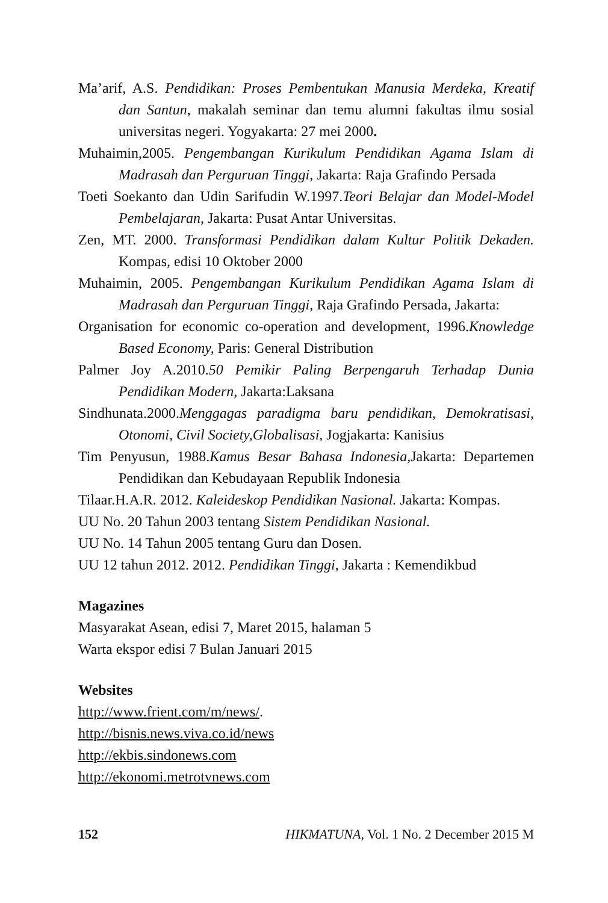Ma’arif, A.S. Pendidikan: Proses Pembentukan Manusia Merdeka, Kreatif dan Santun, makalah seminar dan temu alumni fakultas ilmu sosial universitas negeri. Yogyakarta: 27 mei 2000.
Muhaimin,2005. Pengembangan Kurikulum Pendidikan Agama Islam di Madrasah dan Perguruan Tinggi, Jakarta: Raja Grafindo Persada
Toeti Soekanto dan Udin Sarifudin W.1997.Teori Belajar dan Model-Model Pembelajaran, Jakarta: Pusat Antar Universitas.
Zen, MT. 2000. Transformasi Pendidikan dalam Kultur Politik Dekaden. Kompas, edisi 10 Oktober 2000
Muhaimin, 2005. Pengembangan Kurikulum Pendidikan Agama Islam di Madrasah dan Perguruan Tinggi, Raja Grafindo Persada, Jakarta:
Organisation for economic co-operation and development, 1996.Knowledge Based Economy, Paris: General Distribution
Palmer Joy A.2010.50 Pemikir Paling Berpengaruh Terhadap Dunia Pendidikan Modern, Jakarta:Laksana
Sindhunata.2000.Menggagas paradigma baru pendidikan, Demokratisasi, Otonomi, Civil Society,Globalisasi, Jogjakarta: Kanisius
Tim Penyusun, 1988.Kamus Besar Bahasa Indonesia, Jakarta: Departemen Pendidikan dan Kebudayaan Republik Indonesia
Tilaar.H.A.R. 2012. Kaleideskop Pendidikan Nasional. Jakarta: Kompas.
UU No. 20 Tahun 2003 tentang Sistem Pendidikan Nasional.
UU No. 14 Tahun 2005 tentang Guru dan Dosen.
UU 12 tahun 2012. 2012. Pendidikan Tinggi, Jakarta : Kemendikbud
Magazines
Masyarakat Asean, edisi 7, Maret 2015, halaman 5
Warta ekspor edisi 7 Bulan Januari 2015
Websites
http://www.frient.com/m/news/.
http://bisnis.news.viva.co.id/news
http://ekbis.sindonews.com
http://ekonomi.metrotvnews.com
152 HIKMATUNA, Vol. 1 No. 2 December 2015 M